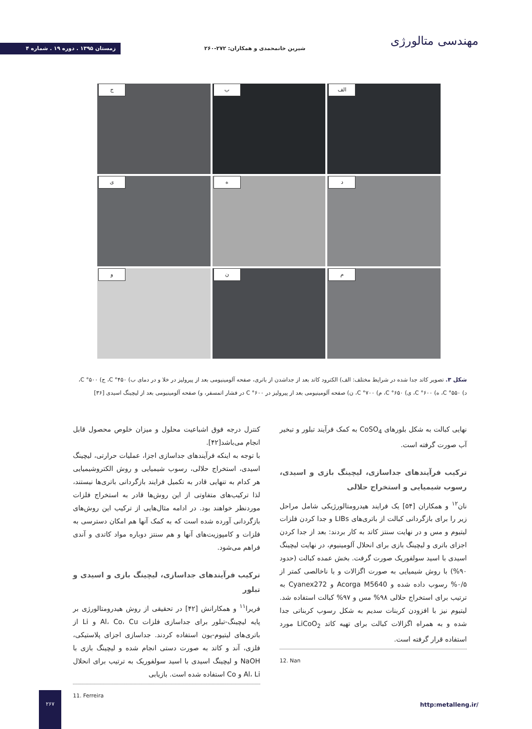مهندسی متالورژی
شیرین خانمحمدی و همکاران: ۲۷۲-۲۶۰
زمستان ۱۳۹۵ . دوره ۱۹ . شماره ۴
الف
ب
ج
د
ه
ی
م
ن
و
شکل ۳. تصویر کاتد جدا شده در شرایط مختلف: الف) الکترود کاتد بعد از جداشدن از باتری، صفحه آلومینیومی بعد از پیرولیز در خلا و در دمای ب) C °۴۵۰، ج) C °۵۰۰، د) C °۵۵۰، ه) C °۶۰۰، ی) C °۶۵۰، م) C °۷۰۰، ن) صفحه آلومینیومی بعد از پیرولیز در C °۶۰۰ در فشار اتمسفر، و) صفحه آلومینیومی بعد از لیچینگ اسیدی [۳۶]
کنترل درجه فوق اشباعیت محلول و میزان خلوص محصول قابل انجام می‌باشد[۴۲].
با توجه به اینکه فرآیندهای جداسازی اجزا، عملیات حرارتی، لیچینگ اسیدی، استخراج حلالی، رسوب شیمیایی و روش الکتروشیمیایی هر کدام به تنهایی قادر به تکمیل فرایند بازگردانی باتری‌ها نیستند، لذا ترکیب‌های متفاوتی از این روش‌ها قادر به استخراج فلزات موردنظر خواهند بود. در ادامه مثال‌هایی از ترکیب این روش‌های بازگردانی آورده شده است که به کمک آنها هم امکان دسترسی به فلزات و کامپوزیت‌های آنها و هم سنتز دوباره مواد کاتدی و آندی فراهم می‌شود.
ترکیب فرآیندهای جداسازی، لیچینگ بازی و اسیدی و تبلور
فریرا<sup>۱۱</sup> و همکارانش [۴۲] در تحقیقی از روش هیدرومتالورژی بر پایه لیچینگ-تبلور برای جداسازی فلزات Al، Co، Cu و Li از باتری‌های لیتیوم-یون استفاده کردند. جداسازی اجزای پلاستیکی، فلزی، آند و کاتد به صورت دستی انجام شده و لیچینگ بازی با NaOH و لیچینگ اسیدی با اسید سولفوریک به ترتیب برای انحلال Al، Li و Co استفاده شده است. بازیابی
11. Ferreira
نهایی کبالت به شکل بلورهای CoSO<sub>4</sub> به کمک فرآیند تبلور و تبخیر آب صورت گرفته است.
ترکیب فرآیندهای جداسازی، لیچینگ بازی و اسیدی، رسوب شیمیایی و استخراج حلالی
نان<sup>۱۲</sup> و همکاران [۵۴] یک فرایند هیدرومتالورژیکی شامل مراحل زیر را برای بازگردانی کبالت از باتری‌های LIBs و جدا کردن فلزات لیتیوم و مس و در نهایت سنتز کاتد به کار بردند: بعد از جدا کردن اجزای باتری و لیچینگ بازی برای انحلال آلومینیوم، در نهایت لیچینگ اسیدی با اسید سولفوریک صورت گرفت. بخش عمده کبالت (حدود ۹۰%) با روش شیمیایی به صورت اگزالات و با ناخالصی کمتر از ۰/۵% رسوب داده شده و Acorga M5640 و Cyanex272 به ترتیب برای استخراج حلالی ۹۸% مس و ۹۷% کبالت استفاده شد. لیتیوم نیز با افزودن کربنات سدیم به شکل رسوب کربناتی جدا شده و به همراه اگزالات کبالت برای تهیه کاتد LiCoO<sub>2</sub> مورد استفاده قرار گرفته است.
12. Nan
۲۶۷
http:metalleng.ir/